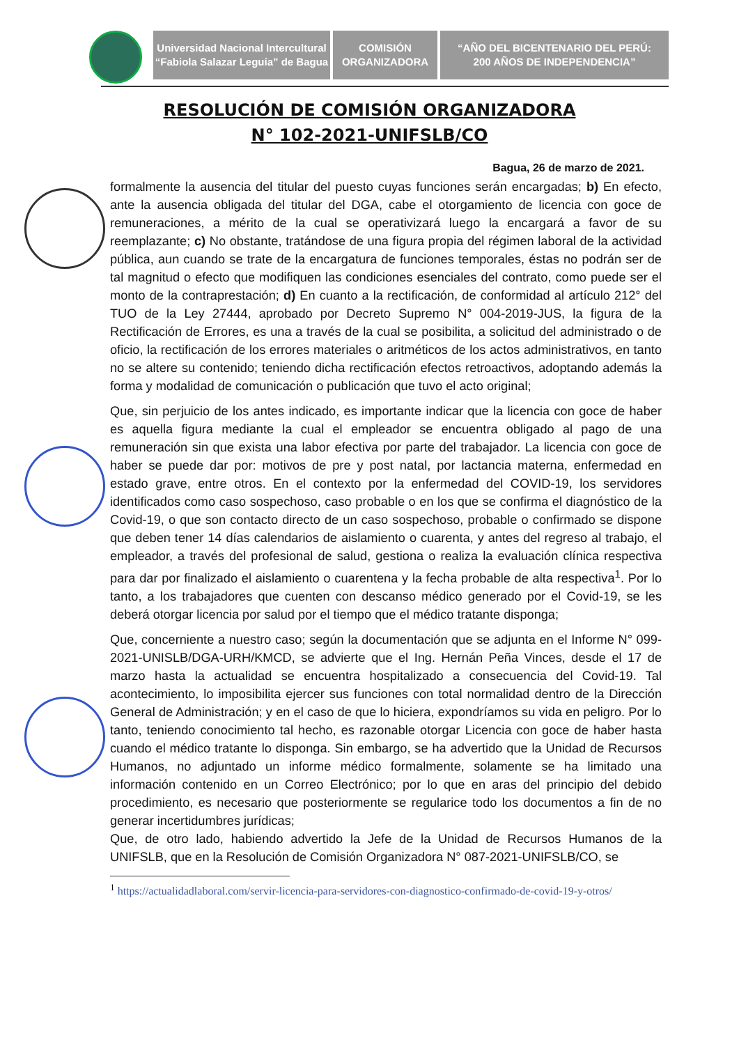Universidad Nacional Intercultural
“Fabiola Salazar Leguía” de Bagua
COMISIÓN
ORGANIZADORA
“AÑO DEL BICENTENARIO DEL PERÚ:
200 AÑOS DE INDEPENDENCIA”
RESOLUCIÓN DE COMISIÓN ORGANIZADORA
N° 102-2021-UNIFSLB/CO
Bagua, 26 de marzo de 2021.
formalmente la ausencia del titular del puesto cuyas funciones serán encargadas; b) En efecto, ante la ausencia obligada del titular del DGA, cabe el otorgamiento de licencia con goce de remuneraciones, a mérito de la cual se operativizará luego la encargará a favor de su reemplazante; c) No obstante, tratándose de una figura propia del régimen laboral de la actividad pública, aun cuando se trate de la encargatura de funciones temporales, éstas no podrán ser de tal magnitud o efecto que modifiquen las condiciones esenciales del contrato, como puede ser el monto de la contraprestación; d) En cuanto a la rectificación, de conformidad al artículo 212° del TUO de la Ley 27444, aprobado por Decreto Supremo N° 004-2019-JUS, la figura de la Rectificación de Errores, es una a través de la cual se posibilita, a solicitud del administrado o de oficio, la rectificación de los errores materiales o aritméticos de los actos administrativos, en tanto no se altere su contenido; teniendo dicha rectificación efectos retroactivos, adoptando además la forma y modalidad de comunicación o publicación que tuvo el acto original;
Que, sin perjuicio de los antes indicado, es importante indicar que la licencia con goce de haber es aquella figura mediante la cual el empleador se encuentra obligado al pago de una remuneración sin que exista una labor efectiva por parte del trabajador. La licencia con goce de haber se puede dar por: motivos de pre y post natal, por lactancia materna, enfermedad en estado grave, entre otros. En el contexto por la enfermedad del COVID-19, los servidores identificados como caso sospechoso, caso probable o en los que se confirma el diagnóstico de la Covid-19, o que son contacto directo de un caso sospechoso, probable o confirmado se dispone que deben tener 14 días calendarios de aislamiento o cuarenta, y antes del regreso al trabajo, el empleador, a través del profesional de salud, gestiona o realiza la evaluación clínica respectiva para dar por finalizado el aislamiento o cuarentena y la fecha probable de alta respectiva<sup>1</sup>. Por lo tanto, a los trabajadores que cuenten con descanso médico generado por el Covid-19, se les deberá otorgar licencia por salud por el tiempo que el médico tratante disponga;
Que, concerniente a nuestro caso; según la documentación que se adjunta en el Informe N° 099-2021-UNISLB/DGA-URH/KMCD, se advierte que el Ing. Hernán Peña Vinces, desde el 17 de marzo hasta la actualidad se encuentra hospitalizado a consecuencia del Covid-19. Tal acontecimiento, lo imposibilita ejercer sus funciones con total normalidad dentro de la Dirección General de Administración; y en el caso de que lo hiciera, expondríamos su vida en peligro. Por lo tanto, teniendo conocimiento tal hecho, es razonable otorgar Licencia con goce de haber hasta cuando el médico tratante lo disponga. Sin embargo, se ha advertido que la Unidad de Recursos Humanos, no adjuntado un informe médico formalmente, solamente se ha limitado una información contenido en un Correo Electrónico; por lo que en aras del principio del debido procedimiento, es necesario que posteriormente se regularice todo los documentos a fin de no generar incertidumbres jurídicas;
Que, de otro lado, habiendo advertido la Jefe de la Unidad de Recursos Humanos de la UNIFSLB, que en la Resolución de Comisión Organizadora N° 087-2021-UNIFSLB/CO, se
<sup>1</sup> https://actualidadlaboral.com/servir-licencia-para-servidores-con-diagnostico-confirmado-de-covid-19-y-otros/